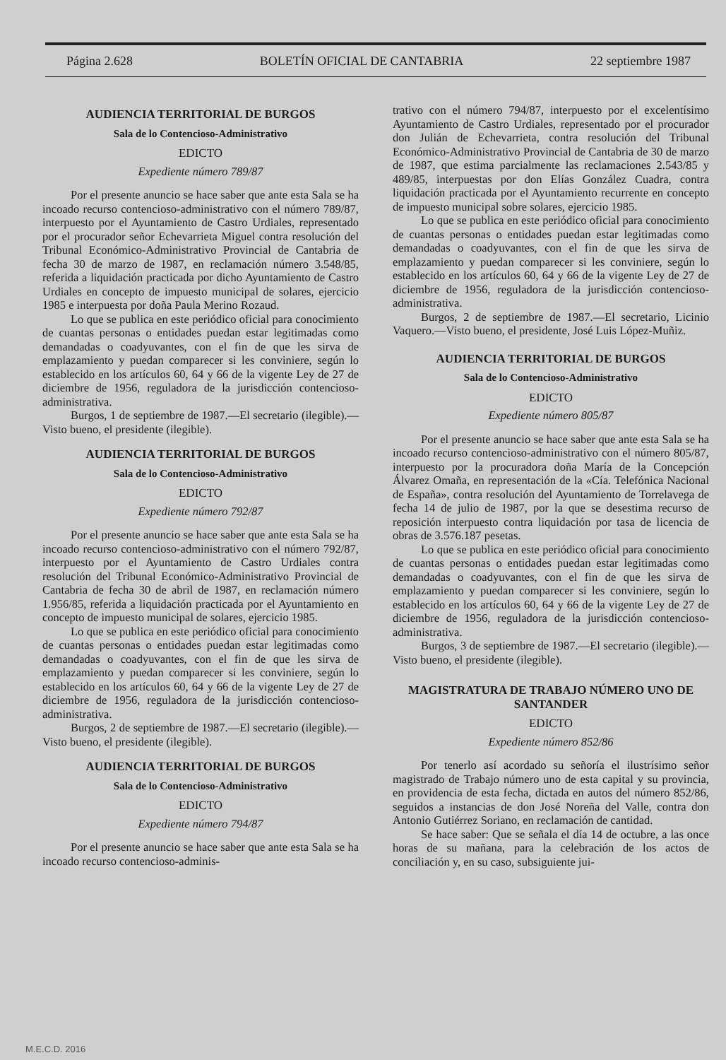Página 2.628 BOLETÍN OFICIAL DE CANTABRIA 22 septiembre 1987
AUDIENCIA TERRITORIAL DE BURGOS
Sala de lo Contencioso-Administrativo
EDICTO
Expediente número 789/87
Por el presente anuncio se hace saber que ante esta Sala se ha incoado recurso contencioso-administrativo con el número 789/87, interpuesto por el Ayuntamiento de Castro Urdiales, representado por el procurador señor Echevarrieta Miguel contra resolución del Tribunal Económico-Administrativo Provincial de Cantabria de fecha 30 de marzo de 1987, en reclamación número 3.548/85, referida a liquidación practicada por dicho Ayuntamiento de Castro Urdiales en concepto de impuesto municipal de solares, ejercicio 1985 e interpuesta por doña Paula Merino Rozaud.
Lo que se publica en este periódico oficial para conocimiento de cuantas personas o entidades puedan estar legitimadas como demandadas o coadyuvantes, con el fin de que les sirva de emplazamiento y puedan comparecer si les conviniere, según lo establecido en los artículos 60, 64 y 66 de la vigente Ley de 27 de diciembre de 1956, reguladora de la jurisdicción contencioso-administrativa.
Burgos, 1 de septiembre de 1987.—El secretario (ilegible).—Visto bueno, el presidente (ilegible).
AUDIENCIA TERRITORIAL DE BURGOS
Sala de lo Contencioso-Administrativo
EDICTO
Expediente número 792/87
Por el presente anuncio se hace saber que ante esta Sala se ha incoado recurso contencioso-administrativo con el número 792/87, interpuesto por el Ayuntamiento de Castro Urdiales contra resolución del Tribunal Económico-Administrativo Provincial de Cantabria de fecha 30 de abril de 1987, en reclamación número 1.956/85, referida a liquidación practicada por el Ayuntamiento en concepto de impuesto municipal de solares, ejercicio 1985.
Lo que se publica en este periódico oficial para conocimiento de cuantas personas o entidades puedan estar legitimadas como demandadas o coadyuvantes, con el fin de que les sirva de emplazamiento y puedan comparecer si les conviniere, según lo establecido en los artículos 60, 64 y 66 de la vigente Ley de 27 de diciembre de 1956, reguladora de la jurisdicción contencioso-administrativa.
Burgos, 2 de septiembre de 1987.—El secretario (ilegible).—Visto bueno, el presidente (ilegible).
AUDIENCIA TERRITORIAL DE BURGOS
Sala de lo Contencioso-Administrativo
EDICTO
Expediente número 794/87
Por el presente anuncio se hace saber que ante esta Sala se ha incoado recurso contencioso-adminis-
trativo con el número 794/87, interpuesto por el excelentísimo Ayuntamiento de Castro Urdiales, representado por el procurador don Julián de Echevarrieta, contra resolución del Tribunal Económico-Administrativo Provincial de Cantabria de 30 de marzo de 1987, que estima parcialmente las reclamaciones 2.543/85 y 489/85, interpuestas por don Elías González Cuadra, contra liquidación practicada por el Ayuntamiento recurrente en concepto de impuesto municipal sobre solares, ejercicio 1985.
Lo que se publica en este periódico oficial para conocimiento de cuantas personas o entidades puedan estar legitimadas como demandadas o coadyuvantes, con el fin de que les sirva de emplazamiento y puedan comparecer si les conviniere, según lo establecido en los artículos 60, 64 y 66 de la vigente Ley de 27 de diciembre de 1956, reguladora de la jurisdicción contencioso-administrativa.
Burgos, 2 de septiembre de 1987.—El secretario, Licinio Vaquero.—Visto bueno, el presidente, José Luis López-Muñiz.
AUDIENCIA TERRITORIAL DE BURGOS
Sala de lo Contencioso-Administrativo
EDICTO
Expediente número 805/87
Por el presente anuncio se hace saber que ante esta Sala se ha incoado recurso contencioso-administrativo con el número 805/87, interpuesto por la procuradora doña María de la Concepción Álvarez Omaña, en representación de la «Cía. Telefónica Nacional de España», contra resolución del Ayuntamiento de Torrelavega de fecha 14 de julio de 1987, por la que se desestima recurso de reposición interpuesto contra liquidación por tasa de licencia de obras de 3.576.187 pesetas.
Lo que se publica en este periódico oficial para conocimiento de cuantas personas o entidades puedan estar legitimadas como demandadas o coadyuvantes, con el fin de que les sirva de emplazamiento y puedan comparecer si les conviniere, según lo establecido en los artículos 60, 64 y 66 de la vigente Ley de 27 de diciembre de 1956, reguladora de la jurisdicción contencioso-administrativa.
Burgos, 3 de septiembre de 1987.—El secretario (ilegible).—Visto bueno, el presidente (ilegible).
MAGISTRATURA DE TRABAJO NÚMERO UNO DE SANTANDER
EDICTO
Expediente número 852/86
Por tenerlo así acordado su señoría el ilustrísimo señor magistrado de Trabajo número uno de esta capital y su provincia, en providencia de esta fecha, dictada en autos del número 852/86, seguidos a instancias de don José Noreña del Valle, contra don Antonio Gutiérrez Soriano, en reclamación de cantidad.
Se hace saber: Que se señala el día 14 de octubre, a las once horas de su mañana, para la celebración de los actos de conciliación y, en su caso, subsiguiente jui-
M.E.C.D. 2016